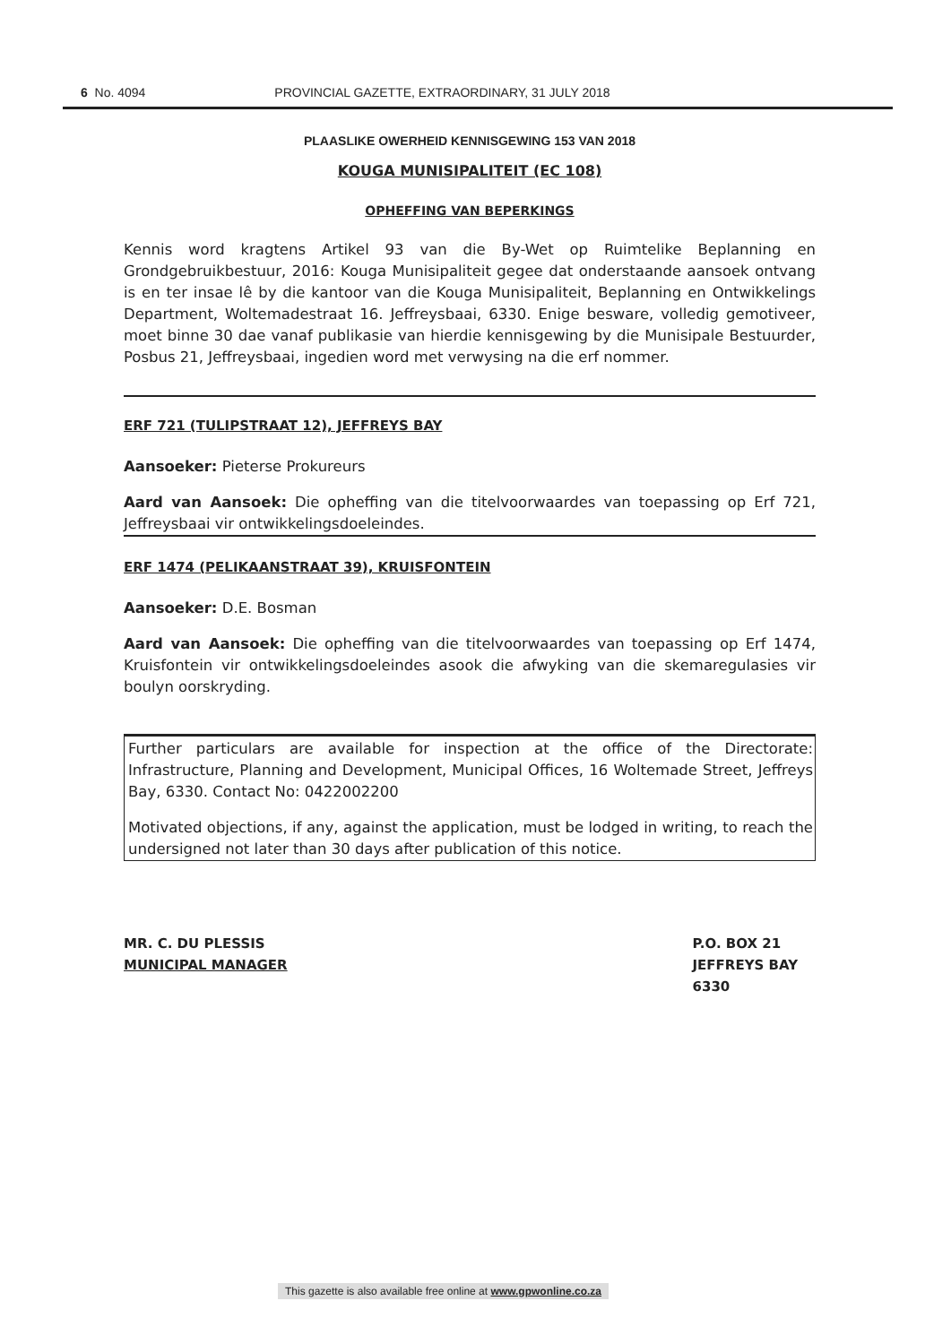6 No. 4094 PROVINCIAL GAZETTE, EXTRAORDINARY, 31 JULY 2018
PLAASLIKE OWERHEID KENNISGEWING 153 VAN 2018
KOUGA MUNISIPALITEIT (EC 108)
OPHEFFING VAN BEPERKINGS
Kennis word kragtens Artikel 93 van die By-Wet op Ruimtelike Beplanning en Grondgebruikbestuur, 2016: Kouga Munisipaliteit gegee dat onderstaande aansoek ontvang is en ter insae lê by die kantoor van die Kouga Munisipaliteit, Beplanning en Ontwikkelings Department, Woltemadestraat 16. Jeffreysbaai, 6330. Enige besware, volledig gemotiveer, moet binne 30 dae vanaf publikasie van hierdie kennisgewing by die Munisipale Bestuurder, Posbus 21, Jeffreysbaai, ingedien word met verwysing na die erf nommer.
ERF 721 (TULIPSTRAAT 12), JEFFREYS BAY
Aansoeker: Pieterse Prokureurs
Aard van Aansoek: Die opheffing van die titelvoorwaardes van toepassing op Erf 721, Jeffreysbaai vir ontwikkelingsdoeleindes.
ERF 1474 (PELIKAANSTRAAT 39), KRUISFONTEIN
Aansoeker: D.E. Bosman
Aard van Aansoek: Die opheffing van die titelvoorwaardes van toepassing op Erf 1474, Kruisfontein vir ontwikkelingsdoeleindes asook die afwyking van die skemaregulasies vir boulyn oorskryding.
Further particulars are available for inspection at the office of the Directorate: Infrastructure, Planning and Development, Municipal Offices, 16 Woltemade Street, Jeffreys Bay, 6330. Contact No: 0422002200
Motivated objections, if any, against the application, must be lodged in writing, to reach the undersigned not later than 30 days after publication of this notice.
MR. C. DU PLESSIS
MUNICIPAL MANAGER
P.O. BOX 21
JEFFREYS BAY
6330
This gazette is also available free online at www.gpwonline.co.za